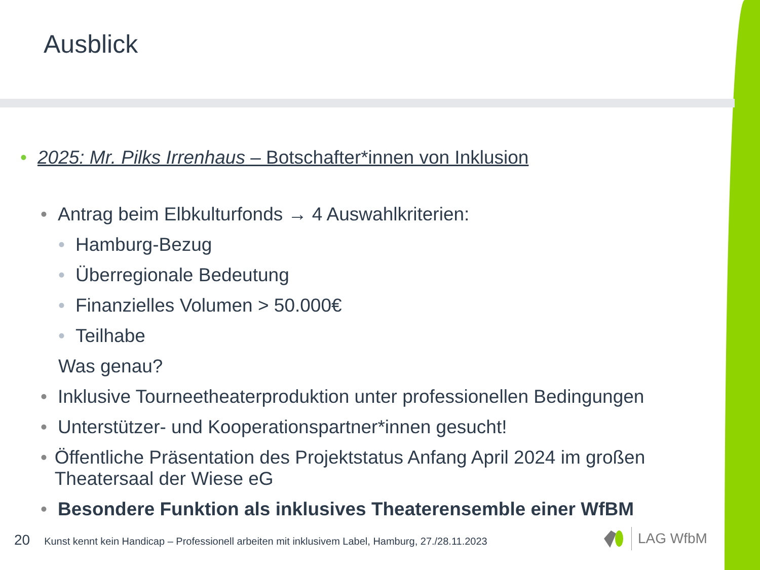Ausblick
• 2025: Mr. Pilks Irrenhaus – Botschafter*innen von Inklusion
• Antrag beim Elbkulturfonds → 4 Auswahlkriterien:
• Hamburg-Bezug
• Überregionale Bedeutung
• Finanzielles Volumen > 50.000€
• Teilhabe
Was genau?
• Inklusive Tourneetheaterproduktion unter professionellen Bedingungen
• Unterstützer- und Kooperationspartner*innen gesucht!
• Öffentliche Präsentation des Projektstatus Anfang April 2024 im großen Theatersaal der Wiese eG
• Besondere Funktion als inklusives Theaterensemble einer WfBM
20 Kunst kennt kein Handicap – Professionell arbeiten mit inklusivem Label, Hamburg, 27./28.11.2023
LAG WfbM